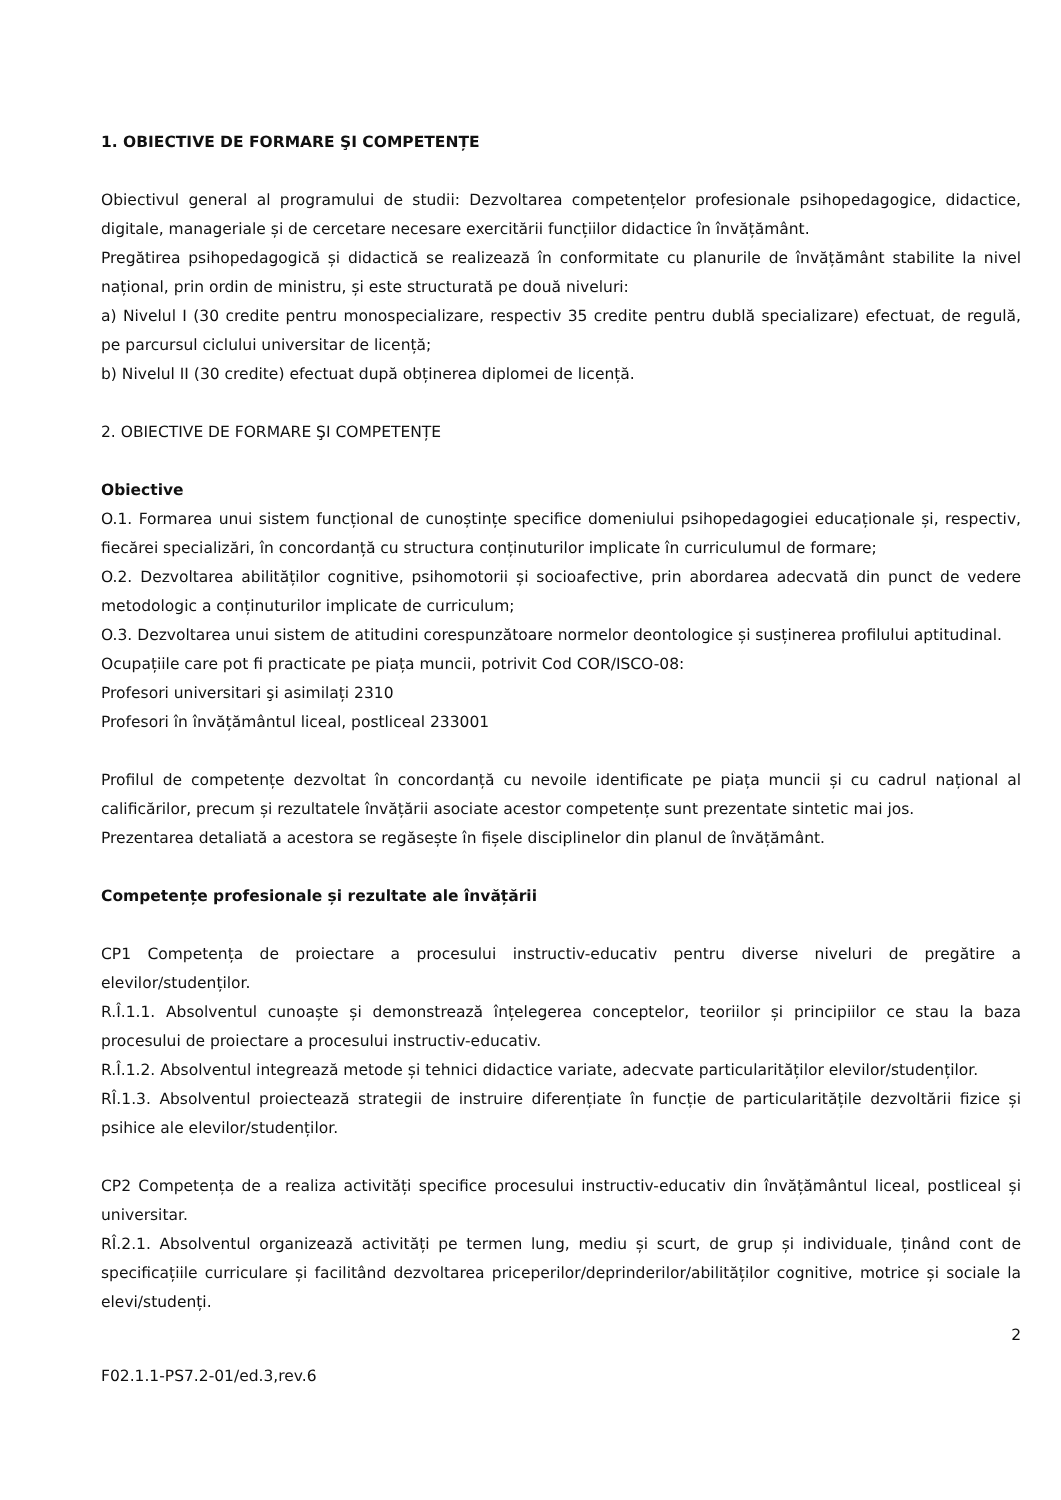1. OBIECTIVE DE FORMARE ŞI COMPETENȚE
Obiectivul general al programului de studii: Dezvoltarea competențelor profesionale psihopedagogice, didactice, digitale, manageriale și de cercetare necesare exercitării funcțiilor didactice în învățământ.
Pregătirea psihopedagogică și didactică se realizează în conformitate cu planurile de învățământ stabilite la nivel național, prin ordin de ministru, și este structurată pe două niveluri:
a) Nivelul I (30 credite pentru monospecializare, respectiv 35 credite pentru dublă specializare) efectuat, de regulă, pe parcursul ciclului universitar de licență;
b) Nivelul II (30 credite) efectuat după obținerea diplomei de licență.
2. OBIECTIVE DE FORMARE ŞI COMPETENȚE
Obiective
O.1. Formarea unui sistem funcțional de cunoștințe specifice domeniului psihopedagogiei educaționale și, respectiv, fiecărei specializări, în concordanță cu structura conținuturilor implicate în curriculumul de formare;
O.2. Dezvoltarea abilităților cognitive, psihomotorii și socioafective, prin abordarea adecvată din punct de vedere metodologic a conținuturilor implicate de curriculum;
O.3. Dezvoltarea unui sistem de atitudini corespunzătoare normelor deontologice și susținerea profilului aptitudinal.
Ocupațiile care pot fi practicate pe piața muncii, potrivit Cod COR/ISCO-08:
Profesori universitari şi asimilați 2310
Profesori în învățământul liceal, postliceal 233001
Profilul de competențe dezvoltat în concordanță cu nevoile identificate pe piața muncii și cu cadrul național al calificărilor, precum și rezultatele învățării asociate acestor competențe sunt prezentate sintetic mai jos.
Prezentarea detaliată a acestora se regăsește în fișele disciplinelor din planul de învățământ.
Competențe profesionale și rezultate ale învățării
CP1 Competența de proiectare a procesului instructiv-educativ pentru diverse niveluri de pregătire a elevilor/studenților.
R.Î.1.1. Absolventul cunoaște și demonstrează înțelegerea conceptelor, teoriilor și principiilor ce stau la baza procesului de proiectare a procesului instructiv-educativ.
R.Î.1.2. Absolventul integrează metode și tehnici didactice variate, adecvate particularităților elevilor/studenților.
RÎ.1.3. Absolventul proiectează strategii de instruire diferențiate în funcție de particularitățile dezvoltării fizice și psihice ale elevilor/studenților.
CP2 Competența de a realiza activități specifice procesului instructiv-educativ din învățământul liceal, postliceal și universitar.
RÎ.2.1. Absolventul organizează activități pe termen lung, mediu și scurt, de grup și individuale, ținând cont de specificațiile curriculare și facilitând dezvoltarea priceperilor/deprinderilor/abilităților cognitive, motrice și sociale la elevi/studenți.
2
F02.1.1-PS7.2-01/ed.3,rev.6